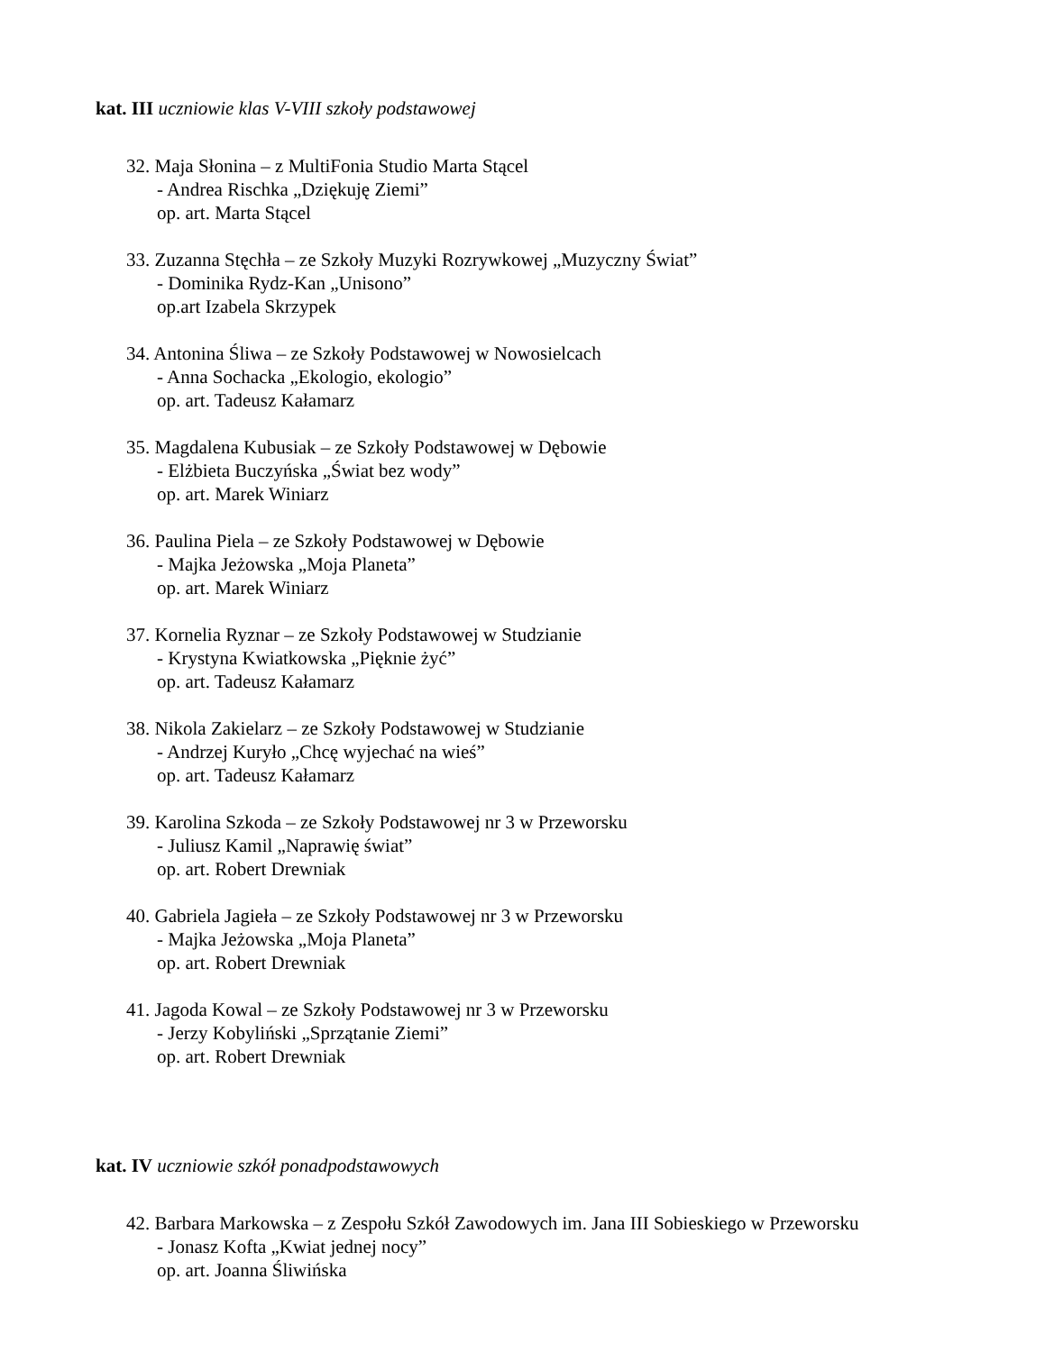kat. III uczniowie klas V-VIII szkoły podstawowej
32. Maja Słonina – z MultiFonia Studio Marta Stącel
- Andrea Rischka „Dziękuję Ziemi”
op. art. Marta Stącel
33. Zuzanna Stęchła – ze Szkoły Muzyki Rozrywkowej „Muzyczny Świat”
- Dominika Rydz-Kan „Unisono”
op.art Izabela Skrzypek
34. Antonina Śliwa – ze Szkoły Podstawowej w Nowosielcach
- Anna Sochacka „Ekologio, ekologio”
op. art. Tadeusz Kałamarz
35. Magdalena Kubusiak – ze Szkoły Podstawowej w Dębowie
- Elżbieta Buczyńska „Świat bez wody”
op. art. Marek Winiarz
36. Paulina Piela – ze Szkoły Podstawowej w Dębowie
- Majka Jeżowska „Moja Planeta”
op. art. Marek Winiarz
37. Kornelia Ryznar – ze Szkoły Podstawowej w Studzianie
- Krystyna Kwiatkowska „Pięknie żyć”
op. art. Tadeusz Kałamarz
38. Nikola Zakielarz – ze Szkoły Podstawowej w Studzianie
- Andrzej Kuryło „Chcę wyjechać na wieś”
op. art. Tadeusz Kałamarz
39. Karolina Szkoda – ze Szkoły Podstawowej nr 3 w Przeworsku
- Juliusz Kamil „Naprawię świat”
op. art. Robert Drewniak
40. Gabriela Jagieła – ze Szkoły Podstawowej nr 3 w Przeworsku
- Majka Jeżowska „Moja Planeta”
op. art. Robert Drewniak
41. Jagoda Kowal – ze Szkoły Podstawowej nr 3 w Przeworsku
- Jerzy Kobyliński „Sprzątanie Ziemi”
op. art. Robert Drewniak
kat. IV uczniowie szkół ponadpodstawowych
42. Barbara Markowska – z Zespołu Szkół Zawodowych im. Jana III Sobieskiego w Przeworsku
- Jonasz Kofta „Kwiat jednej nocy”
op. art. Joanna Śliwińska